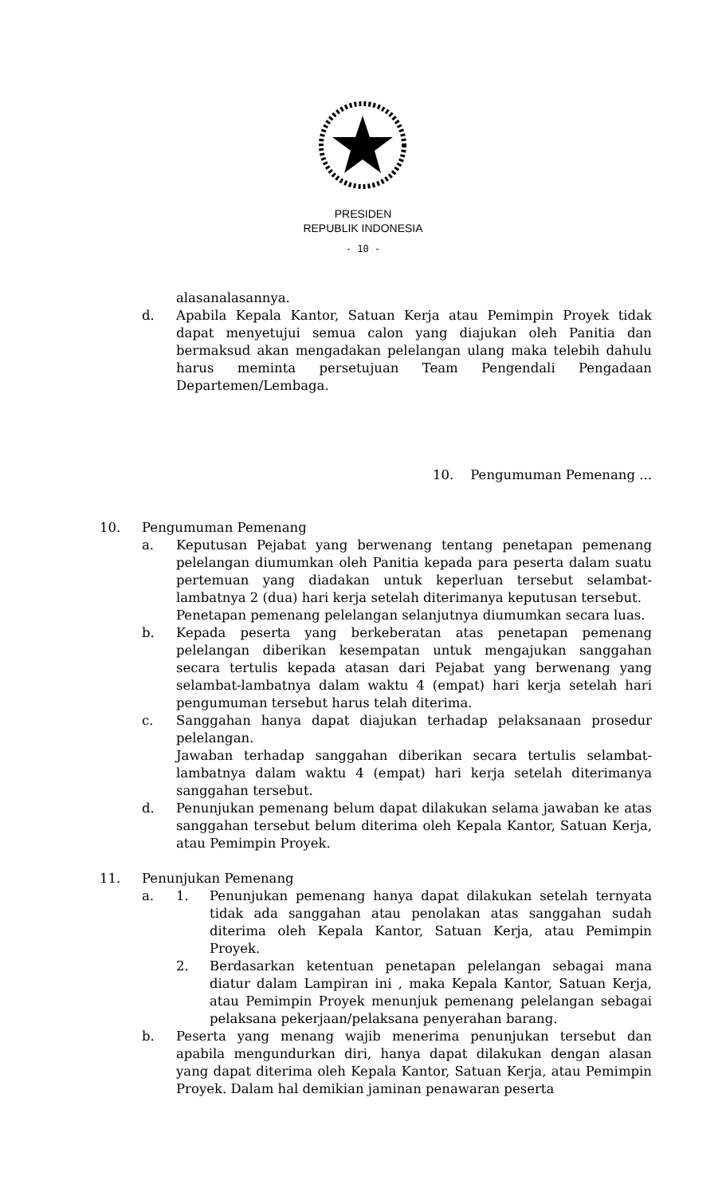PRESIDEN
REPUBLIK INDONESIA
- 10 -
alasanalasannya.
d. Apabila Kepala Kantor, Satuan Kerja atau Pemimpin Proyek tidak dapat menyetujui semua calon yang diajukan oleh Panitia dan bermaksud akan mengadakan pelelangan ulang maka telebih dahulu harus meminta persetujuan Team Pengendali Pengadaan Departemen/Lembaga.
10. Pengumuman Pemenang ...
10. Pengumuman Pemenang
a. Keputusan Pejabat yang berwenang tentang penetapan pemenang pelelangan diumumkan oleh Panitia kepada para peserta dalam suatu pertemuan yang diadakan untuk keperluan tersebut selambat-lambatnya 2 (dua) hari kerja setelah diterimanya keputusan tersebut.
Penetapan pemenang pelelangan selanjutnya diumumkan secara luas.
b. Kepada peserta yang berkeberatan atas penetapan pemenang pelelangan diberikan kesempatan untuk mengajukan sanggahan secara tertulis kepada atasan dari Pejabat yang berwenang yang selambat-lambatnya dalam waktu 4 (empat) hari kerja setelah hari pengumuman tersebut harus telah diterima.
c. Sanggahan hanya dapat diajukan terhadap pelaksanaan prosedur pelelangan.
Jawaban terhadap sanggahan diberikan secara tertulis selambat-lambatnya dalam waktu 4 (empat) hari kerja setelah diterimanya sanggahan tersebut.
d. Penunjukan pemenang belum dapat dilakukan selama jawaban ke atas sanggahan tersebut belum diterima oleh Kepala Kantor, Satuan Kerja, atau Pemimpin Proyek.
11. Penunjukan Pemenang
a. 1. Penunjukan pemenang hanya dapat dilakukan setelah ternyata tidak ada sanggahan atau penolakan atas sanggahan sudah diterima oleh Kepala Kantor, Satuan Kerja, atau Pemimpin Proyek.
2. Berdasarkan ketentuan penetapan pelelangan sebagai mana diatur dalam Lampiran ini , maka Kepala Kantor, Satuan Kerja, atau Pemimpin Proyek menunjuk pemenang pelelangan sebagai pelaksana pekerjaan/pelaksana penyerahan barang.
b. Peserta yang menang wajib menerima penunjukan tersebut dan apabila mengundurkan diri, hanya dapat dilakukan dengan alasan yang dapat diterima oleh Kepala Kantor, Satuan Kerja, atau Pemimpin Proyek. Dalam hal demikian jaminan penawaran peserta